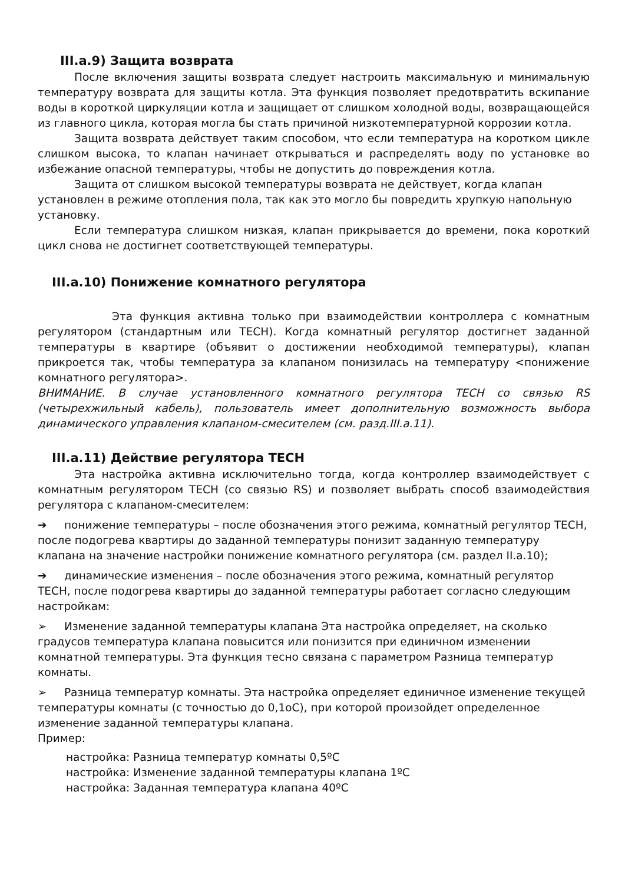III.a.9) Защита возврата
После включения защиты возврата следует настроить максимальную и минимальную температуру возврата для защиты котла. Эта функция позволяет предотвратить вскипание воды в короткой циркуляции котла и защищает от слишком холодной воды, возвращающейся из главного цикла, которая могла бы стать причиной низкотемпературной коррозии котла.
Защита возврата действует таким способом, что если температура на коротком цикле слишком высока, то клапан начинает открываться и распределять воду по установке во избежание опасной температуры, чтобы не допустить до повреждения котла.
Защита от слишком высокой температуры возврата не действует, когда клапан установлен в режиме отопления пола, так как это могло бы повредить хрупкую напольную установку.
Если температура слишком низкая, клапан прикрывается до времени, пока короткий цикл снова не достигнет соответствующей температуры.
III.a.10) Понижение комнатного регулятора
Эта функция активна только при взаимодействии контроллера с комнатным регулятором (стандартным или TECH). Когда комнатный регулятор достигнет заданной температуры в квартире (объявит о достижении необходимой температуры), клапан прикроется так, чтобы температура за клапаном понизилась на температуру <понижение комнатного регулятора>.
ВНИМАНИЕ. В случае установленного комнатного регулятора TECH со связью RS (четырехжильный кабель), пользователь имеет дополнительную возможность выбора динамического управления клапаном-смесителем (см. разд.III.a.11).
III.a.11) Действие регулятора TECH
Эта настройка активна исключительно тогда, когда контроллер взаимодействует с комнатным регулятором TECH (со связью RS) и позволяет выбрать способ взаимодействия регулятора с клапаном-смесителем:
➔ понижение температуры – после обозначения этого режима, комнатный регулятор TECH, после подогрева квартиры до заданной температуры понизит заданную температуру клапана на значение настройки понижение комнатного регулятора (см. раздел II.a.10);
➔ динамические изменения – после обозначения этого режима, комнатный регулятор TECH, после подогрева квартиры до заданной температуры работает согласно следующим настройкам:
➢ Изменение заданной температуры клапана Эта настройка определяет, на сколько градусов температура клапана повысится или понизится при единичном изменении комнатной температуры. Эта функция тесно связана с параметром Разница температур комнаты.
➢ Разница температур комнаты. Эта настройка определяет единичное изменение текущей температуры комнаты (с точностью до 0,1oC), при которой произойдет определенное изменение заданной температуры клапана.
Пример:
настройка: Разница температур комнаты 0,5ºC
настройка: Изменение заданной температуры клапана 1ºC
настройка: Заданная температура клапана 40ºC